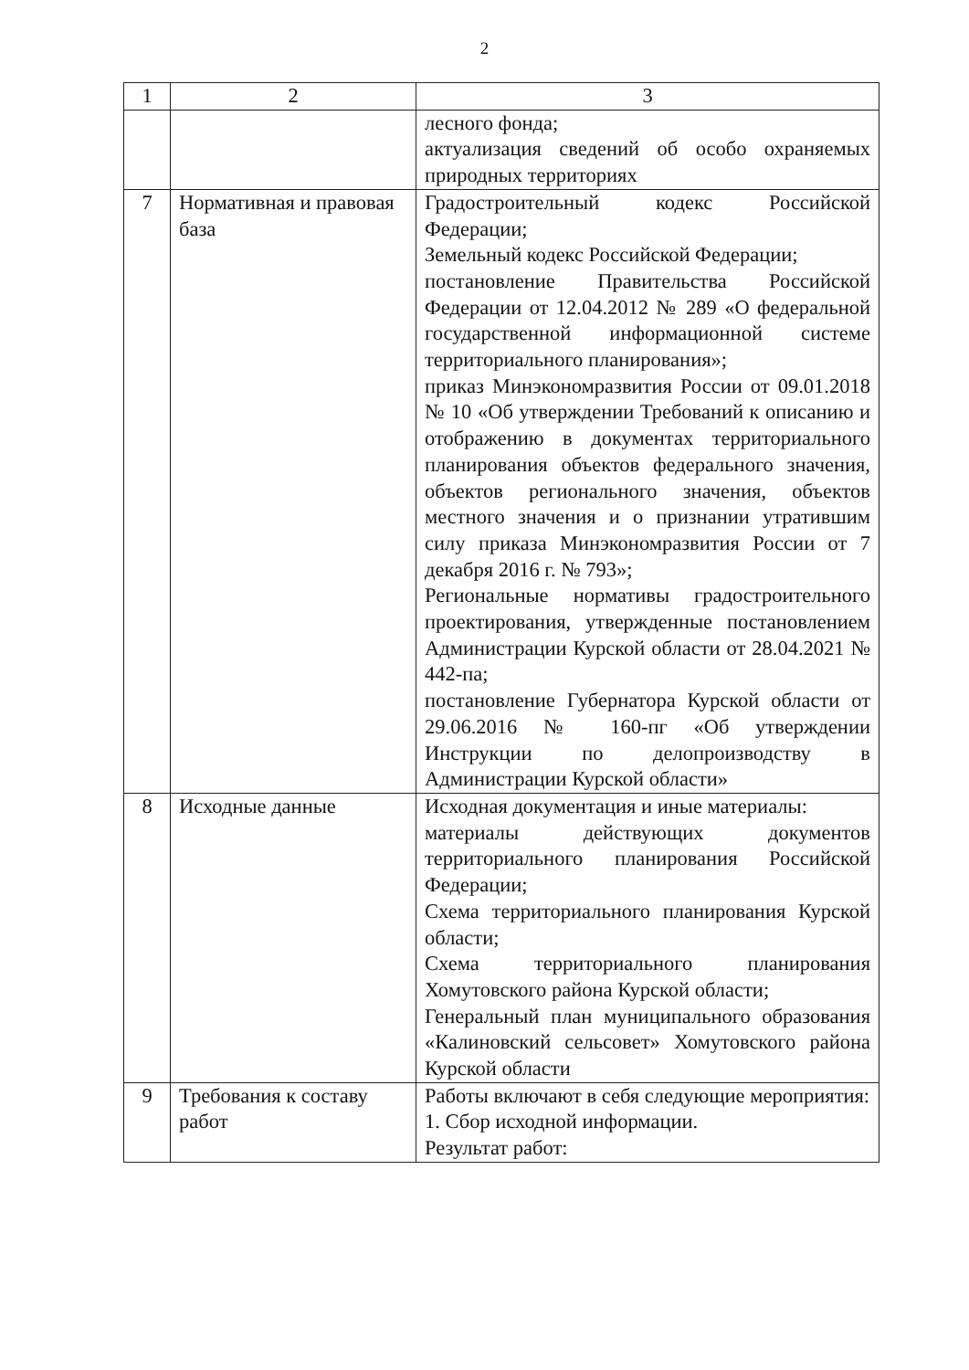2
| 1 | 2 | 3 |
| --- | --- | --- |
| | | лесного фонда; актуализация сведений об особо охраняемых природных территориях |
| 7 | Нормативная и правовая база | Градостроительный кодекс Российской Федерации; Земельный кодекс Российской Федерации; постановление Правительства Российской Федерации от 12.04.2012 № 289 «О федеральной государственной информационной системе территориального планирования»; приказ Минэкономразвития России от 09.01.2018 № 10 «Об утверждении Требований к описанию и отображению в документах территориального планирования объектов федерального значения, объектов регионального значения, объектов местного значения и о признании утратившим силу приказа Минэкономразвития России от 7 декабря 2016 г. № 793»; Региональные нормативы градостроительного проектирования, утвержденные постановлением Администрации Курской области от 28.04.2021 № 442-па; постановление Губернатора Курской области от 29.06.2016 № 160-пг «Об утверждении Инструкции по делопроизводству в Администрации Курской области» |
| 8 | Исходные данные | Исходная документация и иные материалы: материалы действующих документов территориального планирования Российской Федерации; Схема территориального планирования Курской области; Схема территориального планирования Хомутовского района Курской области; Генеральный план муниципального образования «Калиновский сельсовет» Хомутовского района Курской области |
| 9 | Требования к составу работ | Работы включают в себя следующие мероприятия: 1. Сбор исходной информации. Результат работ: |